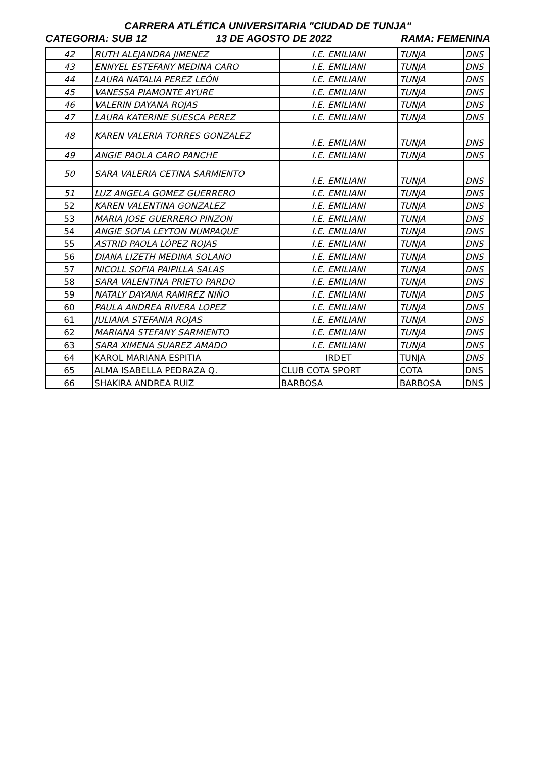CARRERA ATLÉTICA UNIVERSITARIA "CIUDAD DE TUNJA"
CATEGORIA: SUB 12 13 DE AGOSTO DE 2022 RAMA: FEMENINA
| 42 | RUTH ALEJANDRA JIMENEZ | I.E. EMILIANI | TUNJA | DNS |
| 43 | ENNYEL ESTEFANY MEDINA CARO | I.E. EMILIANI | TUNJA | DNS |
| 44 | LAURA NATALIA PEREZ LEÓN | I.E. EMILIANI | TUNJA | DNS |
| 45 | VANESSA PIAMONTE AYURE | I.E. EMILIANI | TUNJA | DNS |
| 46 | VALERIN DAYANA ROJAS | I.E. EMILIANI | TUNJA | DNS |
| 47 | LAURA KATERINE SUESCA PEREZ | I.E. EMILIANI | TUNJA | DNS |
| 48 | KAREN VALERIA TORRES GONZALEZ | I.E. EMILIANI | TUNJA | DNS |
| 49 | ANGIE PAOLA CARO PANCHE | I.E. EMILIANI | TUNJA | DNS |
| 50 | SARA VALERIA CETINA SARMIENTO | I.E. EMILIANI | TUNJA | DNS |
| 51 | LUZ ANGELA GOMEZ GUERRERO | I.E. EMILIANI | TUNJA | DNS |
| 52 | KAREN VALENTINA GONZALEZ | I.E. EMILIANI | TUNJA | DNS |
| 53 | MARIA JOSE GUERRERO PINZON | I.E. EMILIANI | TUNJA | DNS |
| 54 | ANGIE SOFIA LEYTON NUMPAQUE | I.E. EMILIANI | TUNJA | DNS |
| 55 | ASTRID PAOLA LÓPEZ ROJAS | I.E. EMILIANI | TUNJA | DNS |
| 56 | DIANA LIZETH MEDINA SOLANO | I.E. EMILIANI | TUNJA | DNS |
| 57 | NICOLL SOFIA PAIPILLA SALAS | I.E. EMILIANI | TUNJA | DNS |
| 58 | SARA VALENTINA PRIETO PARDO | I.E. EMILIANI | TUNJA | DNS |
| 59 | NATALY DAYANA RAMIREZ NIÑO | I.E. EMILIANI | TUNJA | DNS |
| 60 | PAULA ANDREA RIVERA LOPEZ | I.E. EMILIANI | TUNJA | DNS |
| 61 | JULIANA STEFANIA ROJAS | I.E. EMILIANI | TUNJA | DNS |
| 62 | MARIANA STEFANY SARMIENTO | I.E. EMILIANI | TUNJA | DNS |
| 63 | SARA XIMENA SUAREZ AMADO | I.E. EMILIANI | TUNJA | DNS |
| 64 | KAROL MARIANA ESPITIA | IRDET | TUNJA | DNS |
| 65 | ALMA ISABELLA PEDRAZA Q. | CLUB COTA SPORT | COTA | DNS |
| 66 | SHAKIRA ANDREA RUIZ | BARBOSA | BARBOSA | DNS |